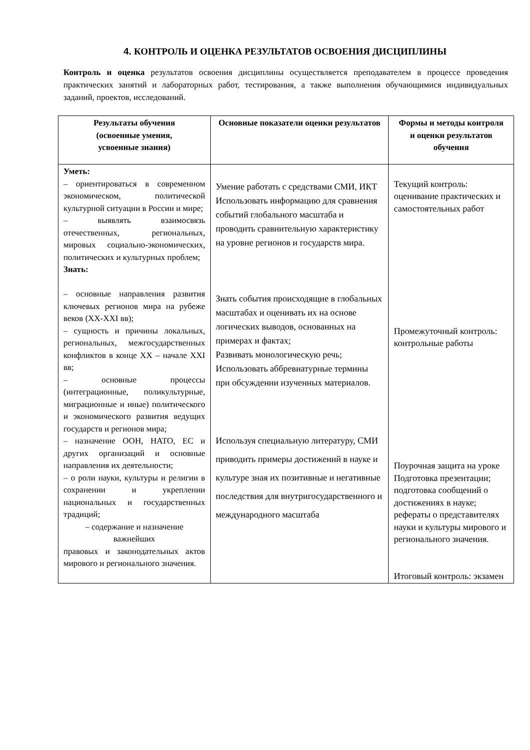4. КОНТРОЛЬ И ОЦЕНКА РЕЗУЛЬТАТОВ ОСВОЕНИЯ ДИСЦИПЛИНЫ
Контроль и оценка результатов освоения дисциплины осуществляется преподавателем в процессе проведения практических занятий и лабораторных работ, тестирования, а также выполнения обучающимися индивидуальных заданий, проектов, исследований.
| Результаты обучения (освоенные умения, усвоенные знания) | Основные показатели оценки результатов | Формы и методы контроля и оценки результатов обучения |
| --- | --- | --- |
| Уметь: – ориентироваться в современном экономическом, политической культурной ситуации в России и мире; – выявлять взаимосвязь отечественных, региональных, мировых социально-экономических, политических и культурных проблем; Знать: – основные направления развития ключевых регионов мира на рубеже веков (XX-XXI вв); – сущность и причины локальных, региональных, межгосударственных конфликтов в конце XX – начале XXI вв; – основные процессы (интеграционные, поликультурные, миграционные и иные) политического и экономического развития ведущих государств и регионов мира; – назначение ООН, НАТО, ЕС и других организаций и основные направления их деятельности; – о роли науки, культуры и религии в сохранении и укреплении национальных и государственных традиций; – содержание и назначение важнейших правовых и законодательных актов мирового и регионального значения. | Умение работать с средствами СМИ, ИКТ Использовать информацию для сравнения событий глобального масштаба и проводить сравнительную характеристику на уровне регионов и государств мира. Знать события происходящие в глобальных масштабах и оценивать их на основе логических выводов, основанных на примерах и фактах; Развивать монологическую речь; Использовать аббревиатурные термины при обсуждении изученных материалов. Используя специальную литературу, СМИ приводить примеры достижений в науке и культуре зная их позитивные и негативные последствия для внутригосударственного и международного масштаба | Текущий контроль: оценивание практических и самостоятельных работ Промежуточный контроль: контрольные работы Поурочная защита на уроке Подготовка презентации; подготовка сообщений о достижениях в науке; рефераты о представителях науки и культуры мирового и регионального значения. Итоговый контроль: экзамен |